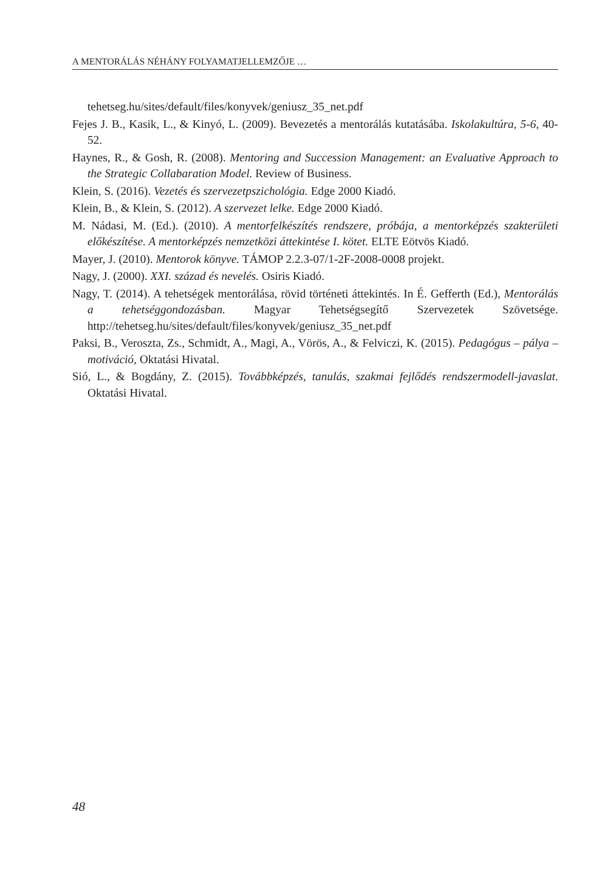A MENTORÁLÁS NÉHÁNY FOLYAMATJELLEMZŐJE …
tehetseg.hu/sites/default/files/konyvek/geniusz_35_net.pdf
Fejes J. B., Kasik, L., & Kinyó, L. (2009). Bevezetés a mentorálás kutatásába. Iskolakultúra, 5-6, 40-52.
Haynes, R., & Gosh, R. (2008). Mentoring and Succession Management: an Evaluative Approach to the Strategic Collabaration Model. Review of Business.
Klein, S. (2016). Vezetés és szervezetpszichológia. Edge 2000 Kiadó.
Klein, B., & Klein, S. (2012). A szervezet lelke. Edge 2000 Kiadó.
M. Nádasi, M. (Ed.). (2010). A mentorfelkészítés rendszere, próbája, a mentorképzés szakterületi előkészítése. A mentorképzés nemzetközi áttekintése I. kötet. ELTE Eötvös Kiadó.
Mayer, J. (2010). Mentorok könyve. TÁMOP 2.2.3-07/1-2F-2008-0008 projekt.
Nagy, J. (2000). XXI. század és nevelés. Osiris Kiadó.
Nagy, T. (2014). A tehetségek mentorálása, rövid történeti áttekintés. In É. Gefferth (Ed.), Mentorálás a tehetséggondozásban. Magyar Tehetségsegítő Szervezetek Szövetsége. http://tehetseg.hu/sites/default/files/konyvek/geniusz_35_net.pdf
Paksi, B., Veroszta, Zs., Schmidt, A., Magi, A., Vörös, A., & Felviczi, K. (2015). Pedagógus – pálya – motiváció, Oktatási Hivatal.
Sió, L., & Bogdány, Z. (2015). Továbbképzés, tanulás, szakmai fejlődés rendszermodell-javaslat. Oktatási Hivatal.
48